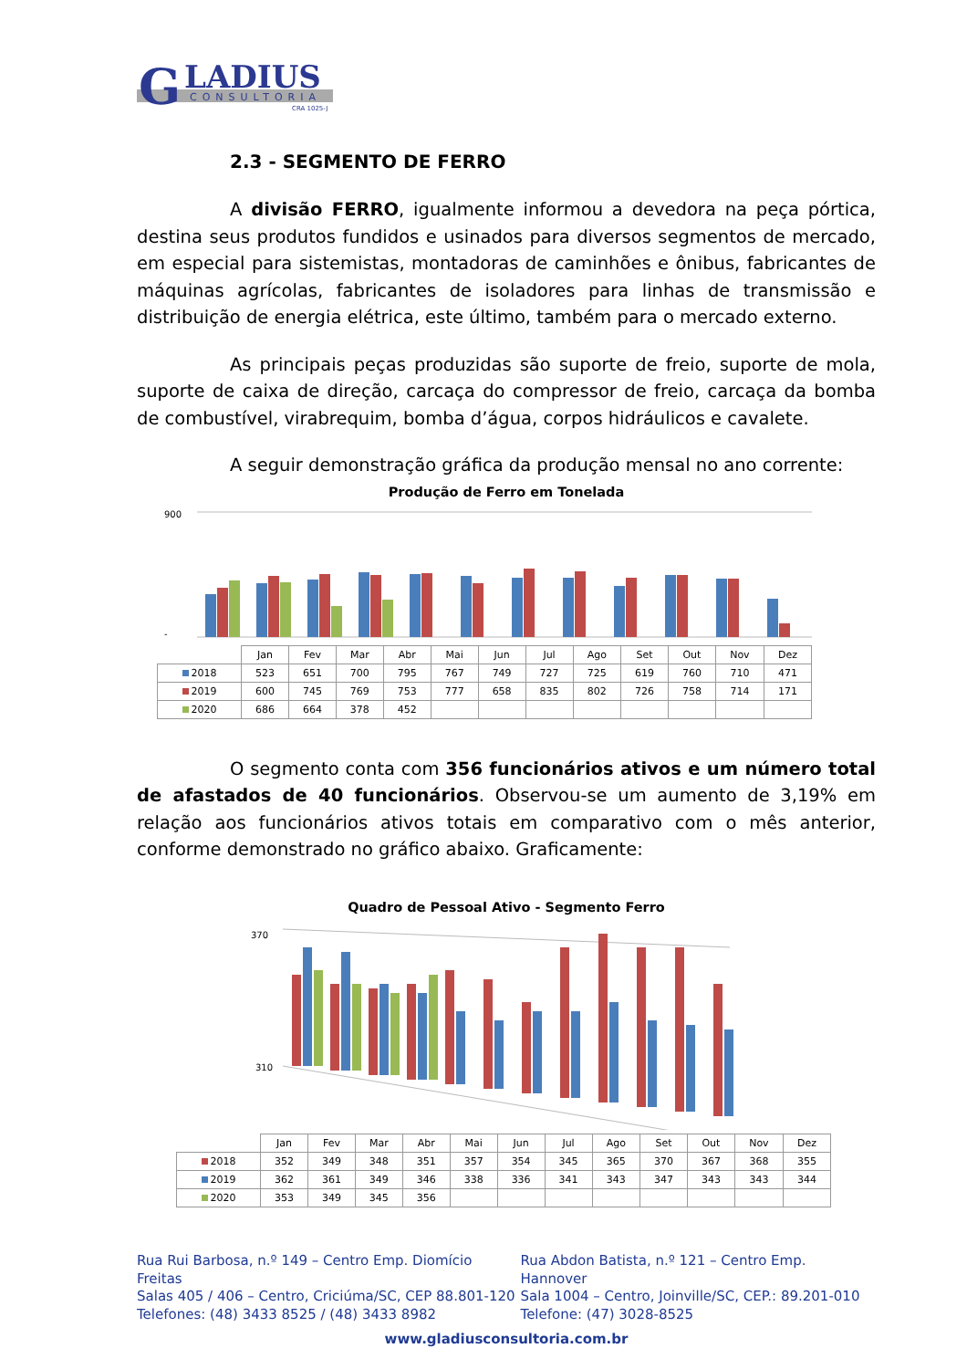G
LADIUS
CONSULTORIA
CRA 1025-J
2.3 - SEGMENTO DE FERRO
A divisão FERRO, igualmente informou a devedora na peça pórtica, destina seus produtos fundidos e usinados para diversos segmentos de mercado, em especial para sistemistas, montadoras de caminhões e ônibus, fabricantes de máquinas agrícolas, fabricantes de isoladores para linhas de transmissão e distribuição de energia elétrica, este último, também para o mercado externo.
As principais peças produzidas são suporte de freio, suporte de mola, suporte de caixa de direção, carcaça do compressor de freio, carcaça da bomba de combustível, virabrequim, bomba d’água, corpos hidráulicos e cavalete.
A seguir demonstração gráfica da produção mensal no ano corrente:
Produção de Ferro em Tonelada
900
-
| | Jan | Fev | Mar | Abr | Mai | Jun | Jul | Ago | Set | Out | Nov | Dez |
| 2018 | 523 | 651 | 700 | 795 | 767 | 749 | 727 | 725 | 619 | 760 | 710 | 471 |
| 2019 | 600 | 745 | 769 | 753 | 777 | 658 | 835 | 802 | 726 | 758 | 714 | 171 |
| 2020 | 686 | 664 | 378 | 452 | | | | | | | | |
O segmento conta com 356 funcionários ativos e um número total de afastados de 40 funcionários. Observou-se um aumento de 3,19% em relação aos funcionários ativos totais em comparativo com o mês anterior, conforme demonstrado no gráfico abaixo. Graficamente:
Quadro de Pessoal Ativo - Segmento Ferro
370
310
| | Jan | Fev | Mar | Abr | Mai | Jun | Jul | Ago | Set | Out | Nov | Dez |
| 2018 | 352 | 349 | 348 | 351 | 357 | 354 | 345 | 365 | 370 | 367 | 368 | 355 |
| 2019 | 362 | 361 | 349 | 346 | 338 | 336 | 341 | 343 | 347 | 343 | 343 | 344 |
| 2020 | 353 | 349 | 345 | 356 | | | | | | | | |
Rua Rui Barbosa, n.º 149 – Centro Emp. Diomício Freitas
Salas 405 / 406 – Centro, Criciúma/SC, CEP 88.801-120
Telefones: (48) 3433 8525 / (48) 3433 8982
Rua Abdon Batista, n.º 121 – Centro Emp. Hannover
Sala 1004 – Centro, Joinville/SC, CEP.: 89.201-010
Telefone: (47) 3028-8525
www.gladiusconsultoria.com.br